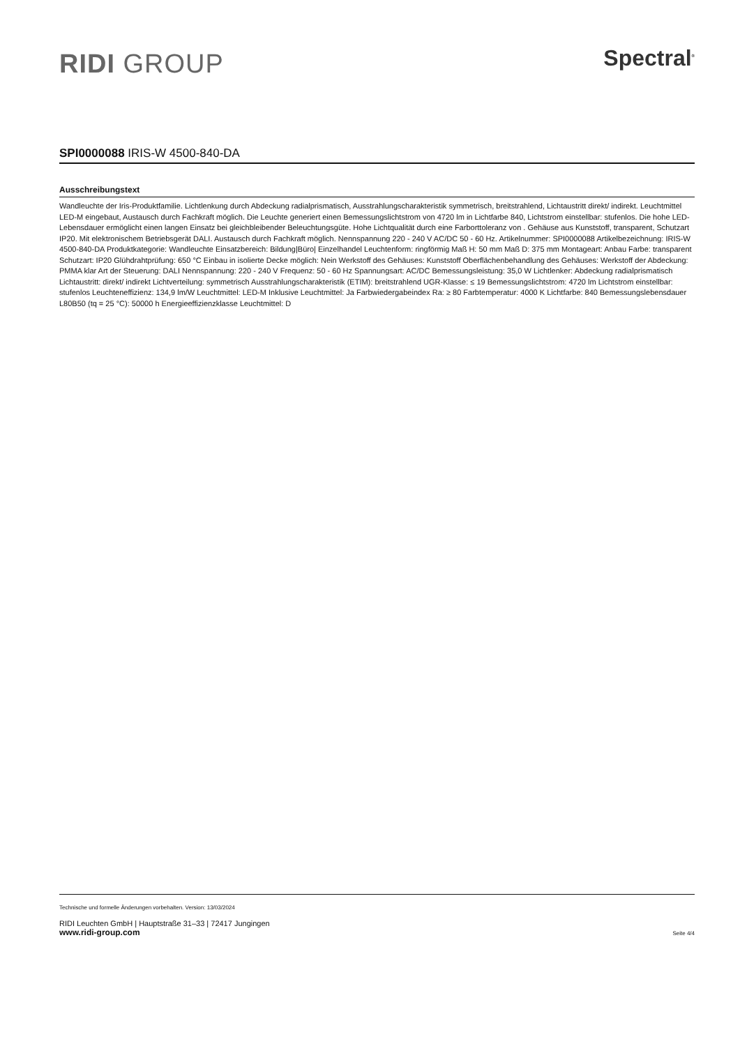RIDI GROUP
Spectral<sup>®</sup>
SPI0000088 IRIS-W 4500-840-DA
Ausschreibungstext
Wandleuchte der Iris-Produktfamilie. Lichtlenkung durch Abdeckung radialprismatisch, Ausstrahlungscharakteristik symmetrisch, breitstrahlend, Lichtaustritt direkt/ indirekt. Leuchtmittel LED-M eingebaut, Austausch durch Fachkraft möglich. Die Leuchte generiert einen Bemessungslichtstrom von 4720 lm in Lichtfarbe 840, Lichtstrom einstellbar: stufenlos. Die hohe LED-Lebensdauer ermöglicht einen langen Einsatz bei gleichbleibender Beleuchtungsgüte. Hohe Lichtqualität durch eine Farborttoleranz von . Gehäuse aus Kunststoff, transparent, Schutzart IP20. Mit elektronischem Betriebsgerät DALI. Austausch durch Fachkraft möglich. Nennspannung 220 - 240 V AC/DC 50 - 60 Hz. Artikelnummer: SPI0000088 Artikelbezeichnung: IRIS-W 4500-840-DA Produktkategorie: Wandleuchte Einsatzbereich: Bildung|Büro| Einzelhandel Leuchtenform: ringförmig Maß H: 50 mm Maß D: 375 mm Montageart: Anbau Farbe: transparent Schutzart: IP20 Glühdrahtprüfung: 650 °C Einbau in isolierte Decke möglich: Nein Werkstoff des Gehäuses: Kunststoff Oberflächenbehandlung des Gehäuses: Werkstoff der Abdeckung: PMMA klar Art der Steuerung: DALI Nennspannung: 220 - 240 V Frequenz: 50 - 60 Hz Spannungsart: AC/DC Bemessungsleistung: 35,0 W Lichtlenker: Abdeckung radialprismatisch Lichtaustritt: direkt/ indirekt Lichtverteilung: symmetrisch Ausstrahlungscharakteristik (ETIM): breitstrahlend UGR-Klasse: ≤ 19 Bemessungslichtstrom: 4720 lm Lichtstrom einstellbar: stufenlos Leuchteneffizienz: 134,9 lm/W Leuchtmittel: LED-M Inklusive Leuchtmittel: Ja Farbwiedergabeindex Ra: ≥ 80 Farbtemperatur: 4000 K Lichtfarbe: 840 Bemessungslebensdauer L80B50 (tq = 25 °C): 50000 h Energieeffizienzklasse Leuchtmittel: D
Technische und formelle Änderungen vorbehalten. Version: 13/03/2024
RIDI Leuchten GmbH | Hauptstraße 31–33 | 72417 Jungingen
www.ridi-group.com Seite 4/4